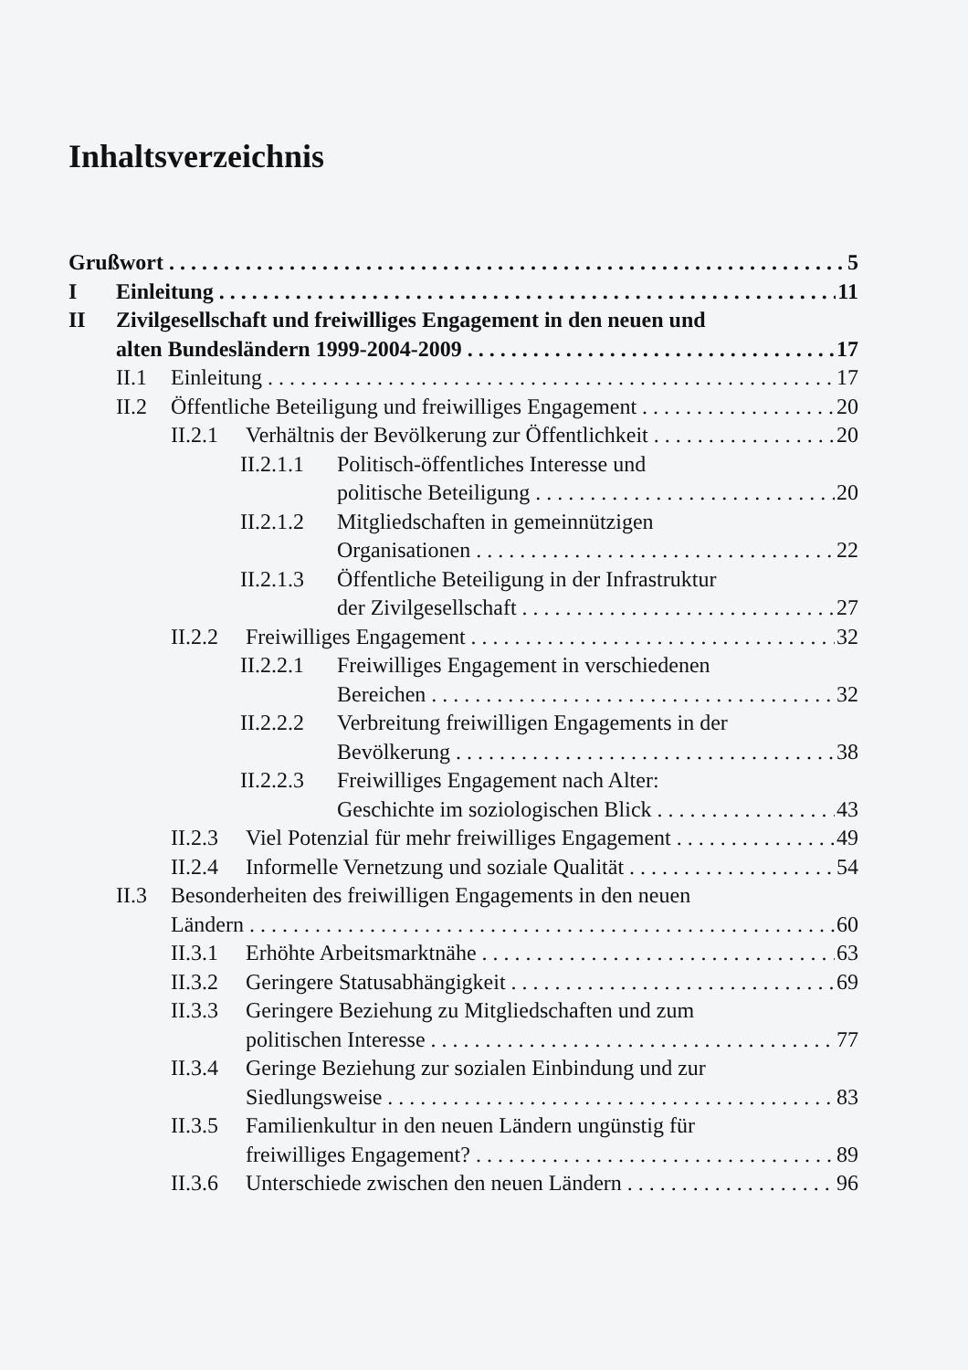Inhaltsverzeichnis
Grußwort 5
I Einleitung 11
II Zivilgesellschaft und freiwilliges Engagement in den neuen und
alten Bundesländern 1999-2004-2009 17
II.1 Einleitung 17
II.2 Öffentliche Beteiligung und freiwilliges Engagement 20
II.2.1 Verhältnis der Bevölkerung zur Öffentlichkeit 20
II.2.1.1 Politisch-öffentliches Interesse und
politische Beteiligung 20
II.2.1.2 Mitgliedschaften in gemeinnützigen
Organisationen 22
II.2.1.3 Öffentliche Beteiligung in der Infrastruktur
der Zivilgesellschaft 27
II.2.2 Freiwilliges Engagement 32
II.2.2.1 Freiwilliges Engagement in verschiedenen
Bereichen 32
II.2.2.2 Verbreitung freiwilligen Engagements in der
Bevölkerung 38
II.2.2.3 Freiwilliges Engagement nach Alter:
Geschichte im soziologischen Blick 43
II.2.3 Viel Potenzial für mehr freiwilliges Engagement 49
II.2.4 Informelle Vernetzung und soziale Qualität 54
II.3 Besonderheiten des freiwilligen Engagements in den neuen
Ländern 60
II.3.1 Erhöhte Arbeitsmarktnähe 63
II.3.2 Geringere Statusabhängigkeit 69
II.3.3 Geringere Beziehung zu Mitgliedschaften und zum
politischen Interesse 77
II.3.4 Geringe Beziehung zur sozialen Einbindung und zur
Siedlungsweise 83
II.3.5 Familienkultur in den neuen Ländern ungünstig für
freiwilliges Engagement? 89
II.3.6 Unterschiede zwischen den neuen Ländern 96